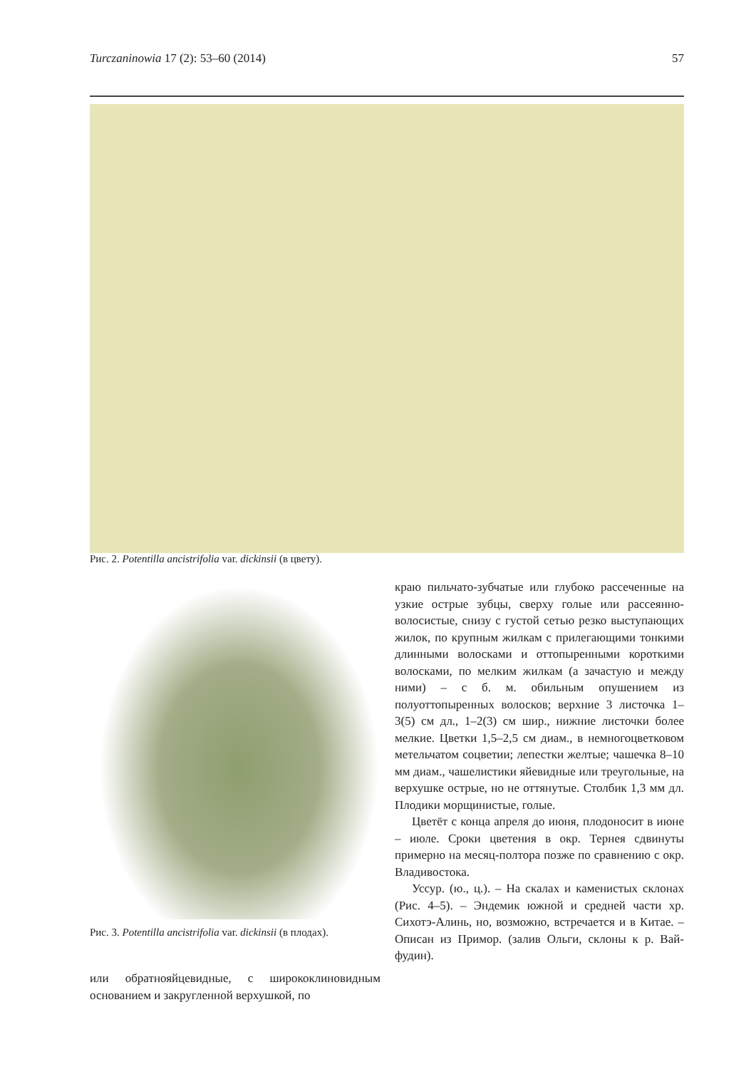Turczaninowia 17 (2): 53–60 (2014) 57
Рис. 2. Potentilla ancistrifolia var. dickinsii (в цвету).
Рис. 3. Potentilla ancistrifolia var. dickinsii (в плодах).
или обратнояйцевидные, с ширококлиновидным основанием и закругленной верхушкой, по
краю пильчато-зубчатые или глубоко рассеченные на узкие острые зубцы, сверху голые или рассеянно-волосистые, снизу с густой сетью резко выступающих жилок, по крупным жилкам с прилегающими тонкими длинными волосками и оттопыренными короткими волосками, по мелким жилкам (а зачастую и между ними) – с б. м. обильным опушением из полуоттопыренных волосков; верхние 3 листочка 1–3(5) см дл., 1–2(3) см шир., нижние листочки более мелкие. Цветки 1,5–2,5 см диам., в немногоцветковом метельчатом соцветии; лепестки желтые; чашечка 8–10 мм диам., чашелистики яйевидные или треугольные, на верхушке острые, но не оттянутые. Столбик 1,3 мм дл. Плодики морщинистые, голые.
Цветёт с конца апреля до июня, плодоносит в июне – июле. Сроки цветения в окр. Тернея сдвинуты примерно на месяц-полтора позже по сравнению с окр. Владивостока.
Уссур. (ю., ц.). – На скалах и каменистых склонах (Рис. 4–5). – Эндемик южной и средней части хр. Сихотэ-Алинь, но, возможно, встречается и в Китае. – Описан из Примор. (залив Ольги, склоны к р. Вай-фудин).